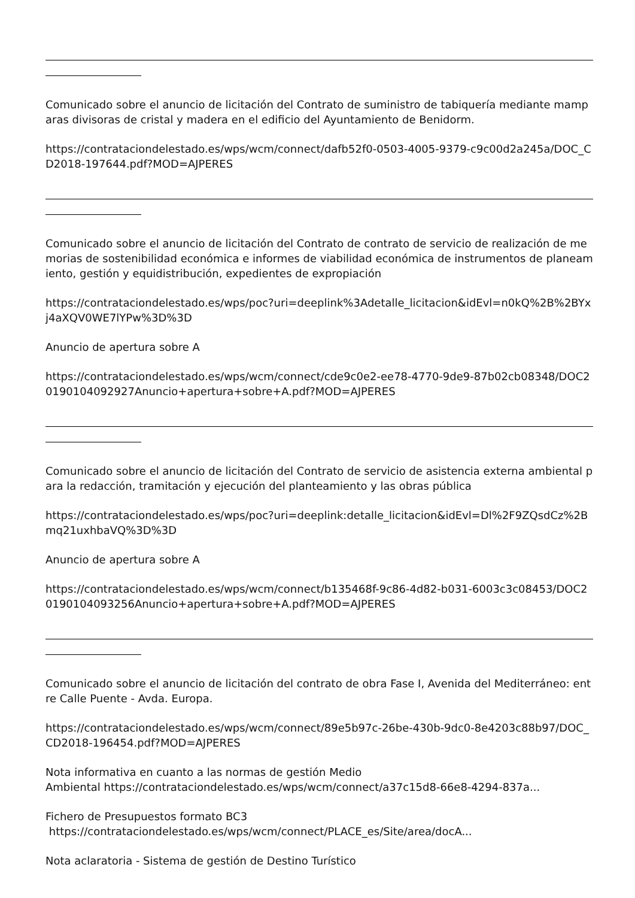Comunicado sobre el anuncio de licitación del Contrato de suministro de tabiquería mediante mamparas divisoras de cristal y madera en el edificio del Ayuntamiento de Benidorm.
https://contrataciondelestado.es/wps/wcm/connect/dafb52f0-0503-4005-9379-c9c00d2a245a/DOC_CD2018-197644.pdf?MOD=AJPERES
Comunicado sobre el anuncio de licitación del Contrato de contrato de servicio de realización de memorias de sostenibilidad económica e informes de viabilidad económica de instrumentos de planeamiento, gestión y equidistribución, expedientes de expropiación
https://contrataciondelestado.es/wps/poc?uri=deeplink%3Adetalle_licitacion&idEvl=n0kQ%2B%2BYxj4aXQV0WE7lYPw%3D%3D
Anuncio de apertura sobre A
https://contrataciondelestado.es/wps/wcm/connect/cde9c0e2-ee78-4770-9de9-87b02cb08348/DOC20190104092927Anuncio+apertura+sobre+A.pdf?MOD=AJPERES
Comunicado sobre el anuncio de licitación del Contrato de servicio de asistencia externa ambiental para la redacción, tramitación y ejecución del planteamiento y las obras pública
https://contrataciondelestado.es/wps/poc?uri=deeplink:detalle_licitacion&idEvl=Dl%2F9ZQsdCz%2Bmq21uxhbaVQ%3D%3D
Anuncio de apertura sobre A
https://contrataciondelestado.es/wps/wcm/connect/b135468f-9c86-4d82-b031-6003c3c08453/DOC20190104093256Anuncio+apertura+sobre+A.pdf?MOD=AJPERES
Comunicado sobre el anuncio de licitación del contrato de obra Fase I, Avenida del Mediterráneo: entre Calle Puente - Avda. Europa.
https://contrataciondelestado.es/wps/wcm/connect/89e5b97c-26be-430b-9dc0-8e4203c88b97/DOC_CD2018-196454.pdf?MOD=AJPERES
Nota informativa en cuanto a las normas de gestión Medio
Ambiental https://contrataciondelestado.es/wps/wcm/connect/a37c15d8-66e8-4294-837a...
Fichero de Presupuestos formato BC3
https://contrataciondelestado.es/wps/wcm/connect/PLACE_es/Site/area/docA...
Nota aclaratoria - Sistema de gestión de Destino Turístico